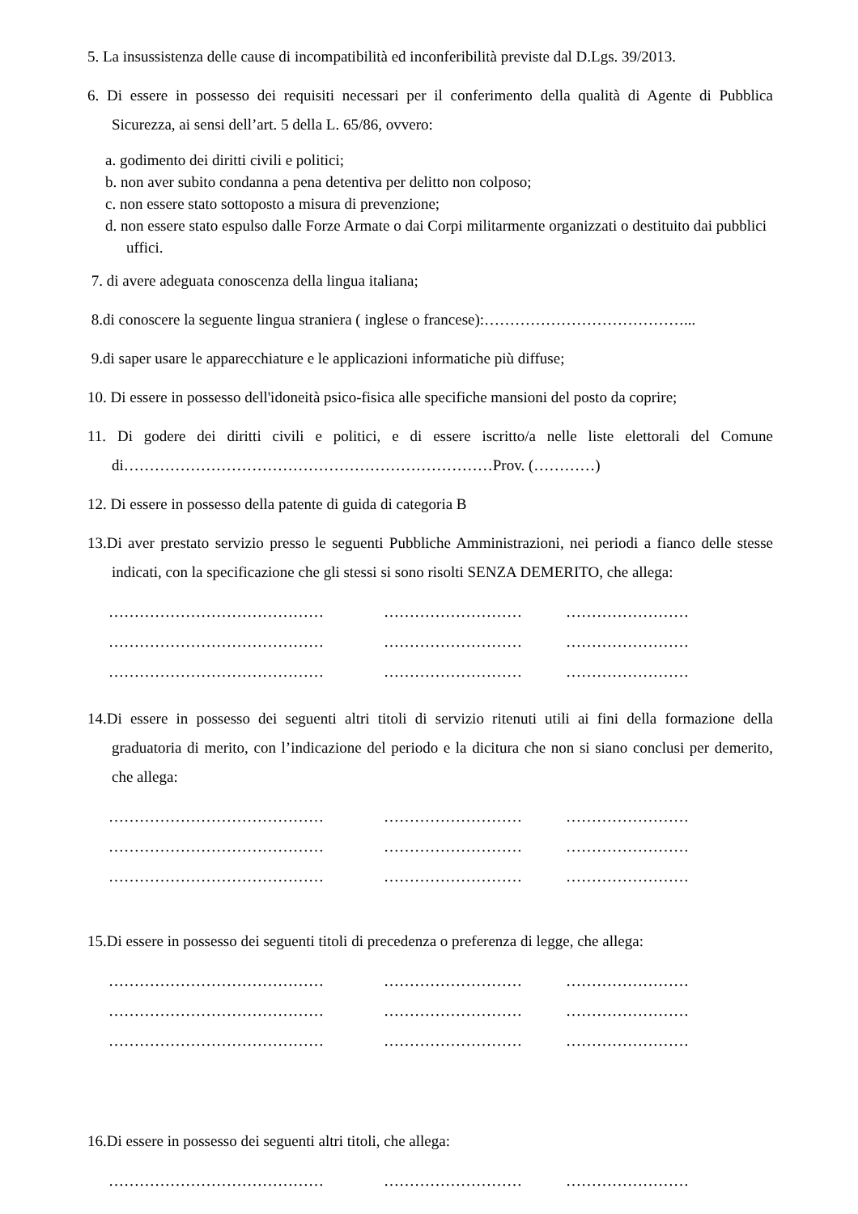5. La insussistenza delle cause di incompatibilità ed inconferibilità previste dal D.Lgs. 39/2013.
6. Di essere in possesso dei requisiti necessari per il conferimento della qualità di Agente di Pubblica Sicurezza, ai sensi dell’art. 5 della L. 65/86, ovvero:
a. godimento dei diritti civili e politici;
b. non aver subito condanna a pena detentiva per delitto non colposo;
c. non essere stato sottoposto a misura di prevenzione;
d. non essere stato espulso dalle Forze Armate o dai Corpi militarmente organizzati o destituito dai pubblici uffici.
7. di avere adeguata conoscenza della lingua italiana;
8.di conoscere la seguente lingua straniera ( inglese o francese):…………………………………...
9.di saper usare le apparecchiature e le applicazioni informatiche più diffuse;
10. Di essere in possesso dell'idoneità psico-fisica alle specifiche mansioni del posto da coprire;
11. Di godere dei diritti civili e politici, e di essere iscritto/a nelle liste elettorali del Comune di………………………………………………………………Prov. (…………)
12. Di essere in possesso della patente di guida di categoria B
13.Di aver prestato servizio presso le seguenti Pubbliche Amministrazioni, nei periodi a fianco delle stesse indicati, con la specificazione che gli stessi si sono risolti SENZA DEMERITO, che allega:
…………………………………… ……………………… ……………………
…………………………………… ……………………… ……………………
…………………………………… ……………………… ……………………
14.Di essere in possesso dei seguenti altri titoli di servizio ritenuti utili ai fini della formazione della graduatoria di merito, con l’indicazione del periodo e la dicitura che non si siano conclusi per demerito, che allega:
…………………………………… ……………………… ……………………
…………………………………… ……………………… ……………………
…………………………………… ……………………… ……………………
15.Di essere in possesso dei seguenti titoli di precedenza o preferenza di legge, che allega:
…………………………………… ……………………… ……………………
…………………………………… ……………………… ……………………
…………………………………… ……………………… ……………………
16.Di essere in possesso dei seguenti altri titoli, che allega:
…………………………………… ……………………… ……………………
…………………………………… ……………………… ……………………